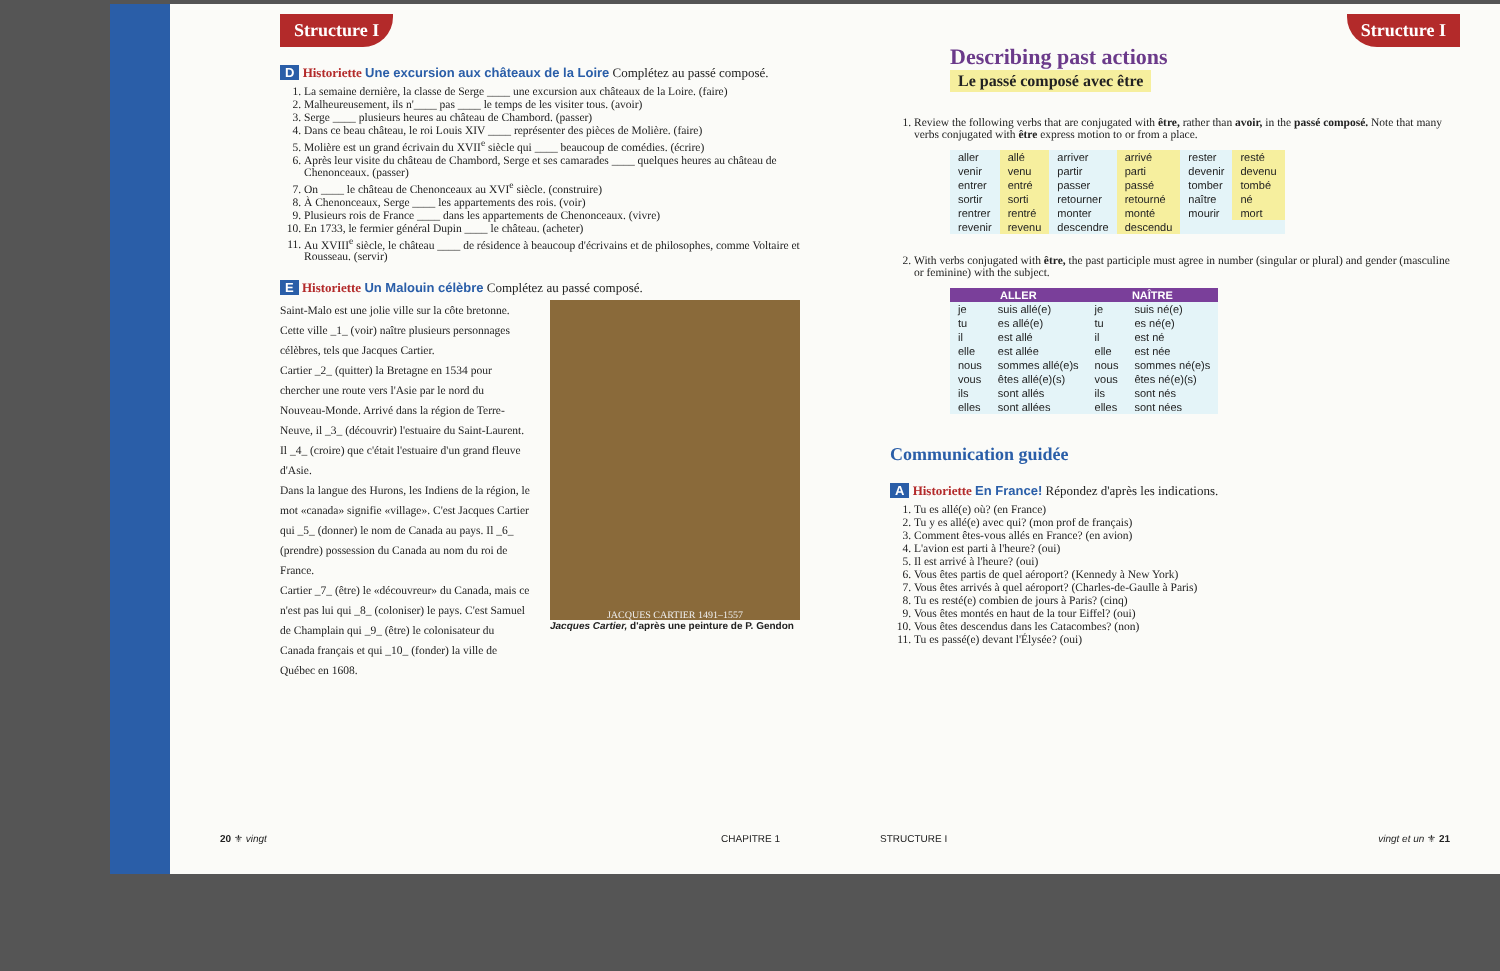Structure I
D Historiette Une excursion aux châteaux de la Loire Complétez au passé composé.
1. La semaine dernière, la classe de Serge ____ une excursion aux châteaux de la Loire. (faire)
2. Malheureusement, ils n'____ pas ____ le temps de les visiter tous. (avoir)
3. Serge ____ plusieurs heures au château de Chambord. (passer)
4. Dans ce beau château, le roi Louis XIV ____ représenter des pièces de Molière. (faire)
5. Molière est un grand écrivain du XVII<sup>e</sup> siècle qui ____ beaucoup de comédies. (écrire)
6. Après leur visite du château de Chambord, Serge et ses camarades ____ quelques heures au château de Chenonceaux. (passer)
7. On ____ le château de Chenonceaux au XVI<sup>e</sup> siècle. (construire)
8. À Chenonceaux, Serge ____ les appartements des rois. (voir)
9. Plusieurs rois de France ____ dans les appartements de Chenonceaux. (vivre)
10. En 1733, le fermier général Dupin ____ le château. (acheter)
11. Au XVIII<sup>e</sup> siècle, le château ____ de résidence à beaucoup d'écrivains et de philosophes, comme Voltaire et Rousseau. (servir)
E Historiette Un Malouin célèbre Complétez au passé composé.
Saint-Malo est une jolie ville sur la côte bretonne. Cette ville _1_ (voir) naître plusieurs personnages célèbres, tels que Jacques Cartier.
Cartier _2_ (quitter) la Bretagne en 1534 pour chercher une route vers l'Asie par le nord du Nouveau-Monde. Arrivé dans la région de Terre-Neuve, il _3_ (découvrir) l'estuaire du Saint-Laurent. Il _4_ (croire) que c'était l'estuaire d'un grand fleuve d'Asie.
Dans la langue des Hurons, les Indiens de la région, le mot «canada» signifie «village». C'est Jacques Cartier qui _5_ (donner) le nom de Canada au pays. Il _6_ (prendre) possession du Canada au nom du roi de France.
Cartier _7_ (être) le «découvreur» du Canada, mais ce n'est pas lui qui _8_ (coloniser) le pays. C'est Samuel de Champlain qui _9_ (être) le colonisateur du Canada français et qui _10_ (fonder) la ville de Québec en 1608.
JACQUES CARTIER 1491–1557
Jacques Cartier, d'après une peinture de P. Gendon
20 ⚜ vingt CHAPITRE 1
Structure I
Describing past actions
Le passé composé avec être
1. Review the following verbs that are conjugated with être, rather than avoir, in the passé composé. Note that many verbs conjugated with être express motion to or from a place.
| aller | allé | arriver | arrivé | rester | resté |
| venir | venu | partir | parti | devenir | devenu |
| entrer | entré | passer | passé | tomber | tombé |
| sortir | sorti | retourner | retourné | naître | né |
| rentrer | rentré | monter | monté | mourir | mort |
| revenir | revenu | descendre | descendu | | |
2. With verbs conjugated with être, the past participle must agree in number (singular or plural) and gender (masculine or feminine) with the subject.
| ALLER | | NAÎTRE | |
| --- | --- | --- | --- |
| je | suis allé(e) | je | suis né(e) |
| tu | es allé(e) | tu | es né(e) |
| il | est allé | il | est né |
| elle | est allée | elle | est née |
| nous | sommes allé(e)s | nous | sommes né(e)s |
| vous | êtes allé(e)(s) | vous | êtes né(e)(s) |
| ils | sont allés | ils | sont nés |
| elles | sont allées | elles | sont nées |
Communication guidée
A Historiette En France! Répondez d'après les indications.
1. Tu es allé(e) où? (en France)
2. Tu y es allé(e) avec qui? (mon prof de français)
3. Comment êtes-vous allés en France? (en avion)
4. L'avion est parti à l'heure? (oui)
5. Il est arrivé à l'heure? (oui)
6. Vous êtes partis de quel aéroport? (Kennedy à New York)
7. Vous êtes arrivés à quel aéroport? (Charles-de-Gaulle à Paris)
8. Tu es resté(e) combien de jours à Paris? (cinq)
9. Vous êtes montés en haut de la tour Eiffel? (oui)
10. Vous êtes descendus dans les Catacombes? (non)
11. Tu es passé(e) devant l'Élysée? (oui)
STRUCTURE I vingt et un ⚜ 21